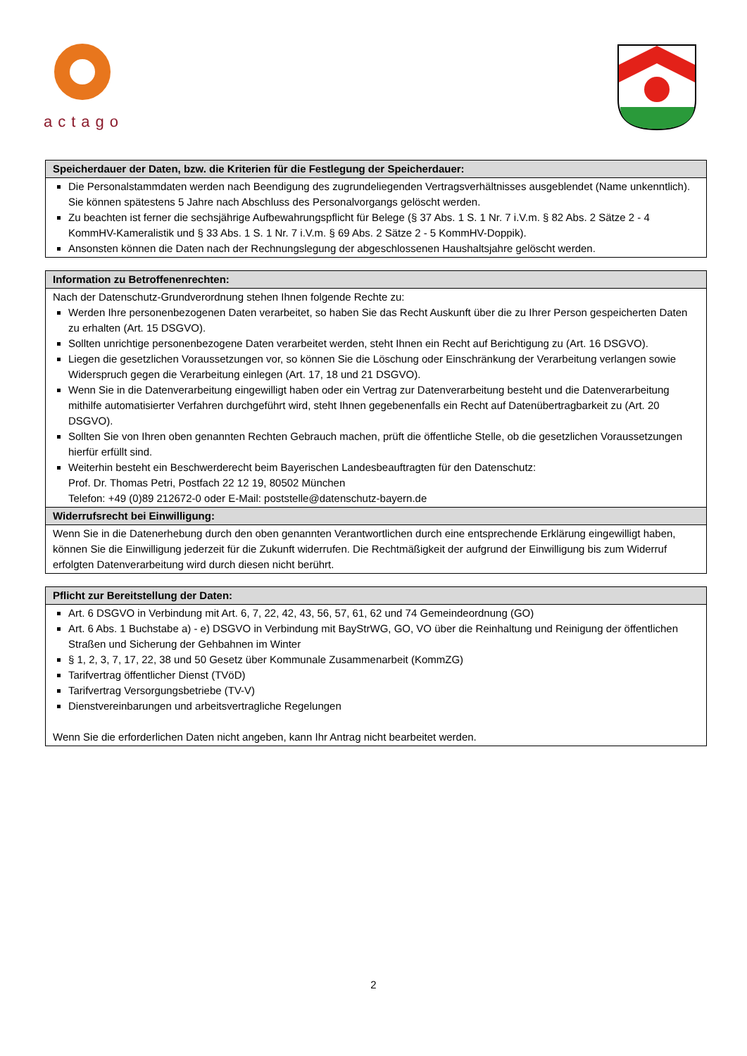actago
| Speicherdauer der Daten, bzw. die Kriterien für die Festlegung der Speicherdauer: |
| --- |
| Die Personalstammdaten werden nach Beendigung des zugrundeliegenden Vertragsverhältnisses ausgeblendet (Name unkenntlich). Sie können spätestens 5 Jahre nach Abschluss des Personalvorgangs gelöscht werden. Zu beachten ist ferner die sechsjährige Aufbewahrungspflicht für Belege (§ 37 Abs. 1 S. 1 Nr. 7 i.V.m. § 82 Abs. 2 Sätze 2 - 4 KommHV-Kameralistik und § 33 Abs. 1 S. 1 Nr. 7 i.V.m. § 69 Abs. 2 Sätze 2 - 5 KommHV-Doppik). Ansonsten können die Daten nach der Rechnungslegung der abgeschlossenen Haushaltsjahre gelöscht werden. |
| Information zu Betroffenenrechten: |
| --- |
| Nach der Datenschutz-Grundverordnung stehen Ihnen folgende Rechte zu: Werden Ihre personenbezogenen Daten verarbeitet, so haben Sie das Recht Auskunft über die zu Ihrer Person gespeicherten Daten zu erhalten (Art. 15 DSGVO). Sollten unrichtige personenbezogene Daten verarbeitet werden, steht Ihnen ein Recht auf Berichtigung zu (Art. 16 DSGVO). Liegen die gesetzlichen Voraussetzungen vor, so können Sie die Löschung oder Einschränkung der Verarbeitung verlangen sowie Widerspruch gegen die Verarbeitung einlegen (Art. 17, 18 und 21 DSGVO). Wenn Sie in die Datenverarbeitung eingewilligt haben oder ein Vertrag zur Datenverarbeitung besteht und die Datenverarbeitung mithilfe automatisierter Verfahren durchgeführt wird, steht Ihnen gegebenenfalls ein Recht auf Datenübertragbarkeit zu (Art. 20 DSGVO). Sollten Sie von Ihren oben genannten Rechten Gebrauch machen, prüft die öffentliche Stelle, ob die gesetzlichen Voraussetzungen hierfür erfüllt sind. Weiterhin besteht ein Beschwerderecht beim Bayerischen Landesbeauftragten für den Datenschutz: Prof. Dr. Thomas Petri, Postfach 22 12 19, 80502 München Telefon: +49 (0)89 212672-0 oder E-Mail: poststelle@datenschutz-bayern.de |
| Widerrufsrecht bei Einwilligung: |
| Wenn Sie in die Datenerhebung durch den oben genannten Verantwortlichen durch eine entsprechende Erklärung eingewilligt haben, können Sie die Einwilligung jederzeit für die Zukunft widerrufen. Die Rechtmäßigkeit der aufgrund der Einwilligung bis zum Widerruf erfolgten Datenverarbeitung wird durch diesen nicht berührt. |
| Pflicht zur Bereitstellung der Daten: |
| --- |
| Art. 6 DSGVO in Verbindung mit Art. 6, 7, 22, 42, 43, 56, 57, 61, 62 und 74 Gemeindeordnung (GO) Art. 6 Abs. 1 Buchstabe a) - e) DSGVO in Verbindung mit BayStrWG, GO, VO über die Reinhaltung und Reinigung der öffentlichen Straßen und Sicherung der Gehbahnen im Winter § 1, 2, 3, 7, 17, 22, 38 und 50 Gesetz über Kommunale Zusammenarbeit (KommZG) Tarifvertrag öffentlicher Dienst (TVöD) Tarifvertrag Versorgungsbetriebe (TV-V) Dienstvereinbarungen und arbeitsvertragliche Regelungen Wenn Sie die erforderlichen Daten nicht angeben, kann Ihr Antrag nicht bearbeitet werden. |
2